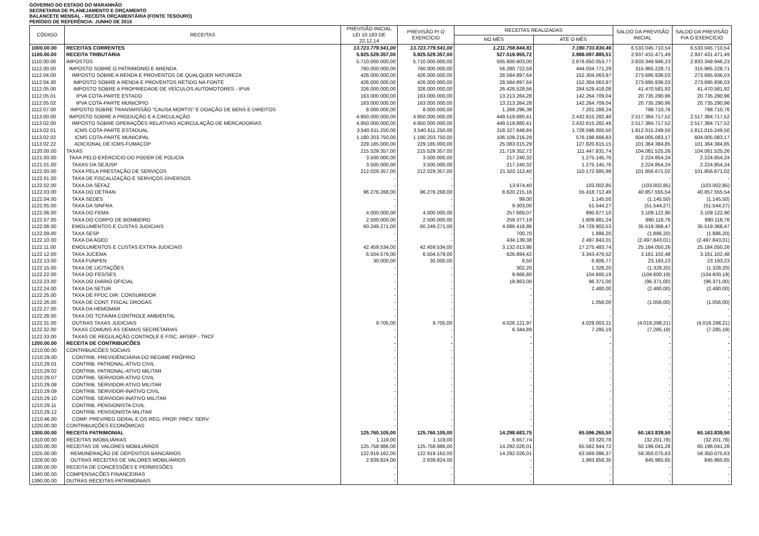GOVERNO DO ESTADO DO MARANHÃO
SECRETARIA DE PLANEJAMENTO E ORÇAMENTO
BALANCETE MENSAL - RECEITA ORÇAMENTÁRIA (FONTE TESOURO)
PERÍODO DE REFERÊNCIA: JUNHO DE 2015
| CÓDIGO | RECEITAS | PREVISÃO INICIAL LEI 10.183 DE 22.12.14 | PREVISÃO P/ O EXERCÍCIO | RECEITAS REALIZADAS | | SALDO DA PREVISÃO INICIAL | SALDO DA PREVISÃO P/A O EXERCÍCIO |
| --- | --- | --- | --- | --- | --- | --- | --- |
| | | | | NO MÊS | ATÉ O MÊS | | |
| 1000.00.00 | RECEITAS CORRENTES | 13.723.779.541,00 | 13.723.779.541,00 | 1.211.758.644,81 | 7.190.733.830,46 | 6.533.045.710,54 | 6.533.045.710,54 |
| 1100.00.00 | RECEITA TRIBUTÁRIA | 5.925.529.357,00 | 5.925.529.357,00 | 527.519.955,72 | 2.988.097.885,51 | 2.937.431.471,49 | 2.937.431.471,49 |
| 1110.00.00 | IMPOSTOS | 5.710.000.000,00 | 5.710.000.000,00 | 505.800.603,00 | 2.876.650.053,77 | 2.833.349.946,23 | 2.833.349.946,23 |
| 1112.00.00 | IMPOSTO SOBRE O PATRIMONIO E ARENDA | 760.000.000,00 | 760.000.000,00 | 56.280.722,59 | 444.034.771,29 | 315.965.228,71 | 315.965.228,71 |
| 1112.04.00 | IMPOSTO SOBRE A RENDA E PROVENTOS DE QUALQUER NATUREZA | 426.000.000,00 | 426.000.000,00 | 28.584.897,64 | 152.304.063,97 | 273.695.936,03 | 273.695.936,03 |
| 1112.04.30 | IMPOSTO SOBRE A RENDA E PROVENTOS RETIDO NA FONTE | 426.000.000,00 | 426.000.000,00 | 28.584.897,64 | 152.304.063,97 | 273.695.936,03 | 273.695.936,03 |
| 1112.05.00 | IMPOSTO SOBRE A PROPRIEDADE DE VEÍCULOS AUTOMOTORES - IPVA | 326.000.000,00 | 326.000.000,00 | 26.426.528,56 | 284.529.418,08 | 41.470.581,92 | 41.470.581,92 |
| 1112.05.01 | IPVA COTA-PARTE ESTADO | 163.000.000,00 | 163.000.000,00 | 13.213.264,28 | 142.264.709,04 | 20.735.290,96 | 20.735.290,96 |
| 1112.05.02 | IPVA COTA-PARTE MUNICÍPIO | 163.000.000,00 | 163.000.000,00 | 13.213.264,28 | 142.264.709,04 | 20.735.290,96 | 20.735.290,96 |
| 1112.07.00 | IMPOSTO SOBRE TRANSMISSÃO "CAUSA MORTIS" E DOAÇÃO DE BENS E DIREITOS | 8.000.000,00 | 8.000.000,00 | 1.269.296,39 | 7.201.289,24 | 798.710,76 | 798.710,76 |
| 1113.00.00 | IMPOSTO SOBRE A PRODUÇÃO E A CIRCULAÇÃO | 4.950.000.000,00 | 4.950.000.000,00 | 449.519.880,41 | 2.432.615.282,48 | 2.517.384.717,52 | 2.517.384.717,52 |
| 1113.02.00 | IMPOSTO SOBRE OPERAÇÕES RELATIVAS ACIRCULAÇÃO DE MERCADORIAS | 4.950.000.000,00 | 4.950.000.000,00 | 449.519.880,41 | 2.432.615.282,48 | 2.517.384.717,52 | 2.517.384.717,52 |
| 1113.02.01 | ICMS COTA-PARTE ESTADUAL | 3.540.611.250,00 | 3.540.611.250,00 | 318.327.648,84 | 1.728.596.000,50 | 1.812.015.249,50 | 1.812.015.249,50 |
| 1113.02.02 | ICMS COTA-PARTE MUNICIPAL | 1.180.203.750,00 | 1.180.203.750,00 | 106.109.216,28 | 576.198.666,83 | 604.005.083,17 | 604.005.083,17 |
| 1113.02.22 | ADICIONAL DE ICMS-FUMACOP | 229.185.000,00 | 229.185.000,00 | 25.083.015,29 | 127.820.615,15 | 101.364.384,85 | 101.364.384,85 |
| 1120.00.00 | TAXAS | 215.529.357,00 | 215.529.357,00 | 21.719.352,72 | 111.447.831,74 | 104.081.525,26 | 104.081.525,26 |
| 1121.00.00 | TAXA PELO EXERCÍCIO DO PODER DE POLICÍA | 3.500.000,00 | 3.500.000,00 | 217.240,32 | 1.275.145,76 | 2.224.854,24 | 2.224.854,24 |
| 1121.01.00 | TAXAS DA SEJUSP | 3.500.000,00 | 3.500.000,00 | 217.240,32 | 1.275.145,76 | 2.224.854,24 | 2.224.854,24 |
| 1122.00.00 | TAXA PELA PRESTAÇÃO DE SERVIÇOS | 212.029.357,00 | 212.029.357,00 | 21.502.112,40 | 110.172.685,98 | 101.856.671,02 | 101.856.671,02 |
| 1122.01.00 | TAXA DE FISCALIZAÇÃO E SERVIÇOS DIVERSOS | - | - | - | - | - | - |
| 1122.02.00 | TAXA DA SEFAZ | - | - | 13.974,40 | 103.002,85 | (103.002,85) | (103.002,85) |
| 1122.03.00 | TAXA DO DETRAN | 96.276.268,00 | 96.276.268,00 | 8.620.215,16 | 55.418.712,46 | 40.857.555,54 | 40.857.555,54 |
| 1122.04.00 | TAXA SEDES | - | - | 99,00 | 1.145,50 | (1.145,50) | (1.145,50) |
| 1122.05.00 | TAXA DA SINFRA | - | - | 9.303,00 | 51.544,27 | (51.544,27) | (51.544,27) |
| 1122.06.00 | TAXA DO FEMA | 4.000.000,00 | 4.000.000,00 | 257.669,07 | 890.877,10 | 3.109.122,90 | 3.109.122,90 |
| 1122.07.00 | TAXA DO CORPO DE BOMBEIRO | 2.500.000,00 | 2.500.000,00 | 259.377,19 | 1.609.881,24 | 890.118,76 | 890.118,76 |
| 1122.08.00 | EMOLUMENTOS E CUSTAS JUDICIAIS | 60.249.271,00 | 60.249.271,00 | 4.086.418,86 | 24.729.902,53 | 35.519.368,47 | 35.519.368,47 |
| 1122.09.00 | TAXA SESP | - | - | 700,70 | 1.886,20 | (1.886,20) | (1.886,20) |
| 1122.10.00 | TAXA DA AGED | - | - | 434.139,38 | 2.497.843,01 | (2.497.843,01) | (2.497.843,01) |
| 1122.11.00 | EMOLUMENTOS E CUSTAS EXTRA-JUDICIAIS | 42.459.534,00 | 42.459.534,00 | 3.132.013,86 | 17.275.483,74 | 25.184.050,26 | 25.184.050,26 |
| 1122.12.00 | TAXA JUCEMA | 6.504.579,00 | 6.504.579,00 | 626.894,42 | 3.343.476,52 | 3.161.102,48 | 3.161.102,48 |
| 1122.13.00 | TAXA FUNPEN | 30.000,00 | 30.000,00 | 8,50 | 6.806,77 | 23.193,23 | 23.193,23 |
| 1122.15.00 | TAXA DE LICITAÇÕES | - | - | 302,20 | 1.328,20 | (1.328,20) | (1.328,20) |
| 1122.22.00 | TAXA DO FES/SES | - | - | 9.666,80 | 104.600,19 | (104.600,19) | (104.600,19) |
| 1122.23.00 | TAXA DO DIÁRIO OFICIAL | - | - | 18.863,00 | 96.371,00 | (96.371,00) | (96.371,00) |
| 1122.24.00 | TAXA DA SETUR | - | - | - | 2.480,00 | (2.480,00) | (2.480,00) |
| 1122.25.00 | TAXA DE FPDC DIR. CONSUMIDOR | - | - | - | - | - | - |
| 1122.26.00 | TAXA DE CONT. FISCAL DROGAS | - | - | - | 1.056,00 | (1.056,00) | (1.056,00) |
| 1122.27.00 | TAXA DA HEMOMAR | - | - | - | - | - | - |
| 1122.28.00 | TAXA DO TCFA/MA CONTROLE AMBIENTAL | - | - | - | - | - | - |
| 1122.31.00 | OUTRAS TAXAS JUDICIAIS | 9.705,00 | 9.705,00 | 4.026.121,97 | 4.029.003,21 | (4.019.298,21) | (4.019.298,21) |
| 1122.32.00 | TAXAS COMUNS ÀS DEMAIS SECRETARIAS | - | - | 6.344,89 | 7.285,19 | (7.285,19) | (7.285,19) |
| 1122.33.00 | TAXAS DE REGULAÇÃO CONTROLE E FISC. ARSEP - TRCF | - | - | - | - | - | - |
| 1200.00.00 | RECEITA DE CONTRIBUICÕES | - | - | - | - | - | - |
| 1210.00.00 | CONTRIBUICÕES SOCIAIS | - | - | - | - | - | - |
| 1210.29.00 | CONTRIB. PREVIDÊNCIÁRIA DO REGIME PRÓPRIO | - | - | - | - | - | - |
| 1210.29.01 | CONTRIB. PATRONAL-ATIVO CIVIL | - | - | - | - | - | - |
| 1210.29.02 | CONTRIB. PATRONAL-ATIVO MILITAR | - | - | - | - | - | - |
| 1210.29.07 | CONTRIB. SERVIDOR-ATIVO CIVIL | - | - | - | - | - | - |
| 1210.29.08 | CONTRIB. SERVIDOR-ATIVO MILITAR | - | - | - | - | - | - |
| 1210.29.09 | CONTRIB. SERVIDOR-INATIVO CIVIL | - | - | - | - | - | - |
| 1210.29.10 | CONTRIB. SERVIDOR-INATIVO MILITAR | - | - | - | - | - | - |
| 1210.29.11 | CONTRIB. PENSIONISTA CIVIL | - | - | - | - | - | - |
| 1210.29.12 | CONTRIB. PENSIONISTA MILITAR | - | - | - | - | - | - |
| 1210.46.00 | COMP. PREV/REG GERAL E OS REG. PROP. PREV. SERV. | - | - | - | - | - | - |
| 1220.00.00 | CONTRIBUIÇÕES ECONÔMICAS | - | - | - | - | - | - |
| 1300.00.00 | RECEITA PATRIMONIAL | 125.760.105,00 | 125.760.105,00 | 14.298.683,75 | 65.596.265,50 | 60.163.839,50 | 60.163.839,50 |
| 1310.00.00 | RECEITAS IMOBILIÁRIAS | 1.119,00 | 1.119,00 | 6.657,74 | 33.320,78 | (32.201,78) | (32.201,78) |
| 1320.00.00 | RECEITAS DE VALORES MOBILIÁRIOS | 125.758.986,00 | 125.758.986,00 | 14.292.026,01 | 65.562.944,72 | 60.196.041,28 | 60.196.041,28 |
| 1325.00.00 | REMUNERAÇÃO DE DEPÓSITOS BANCÁRIOS | 122.919.162,00 | 122.919.162,00 | 14.292.026,01 | 63.569.086,37 | 59.350.075,63 | 59.350.075,63 |
| 1328.00.00 | OUTRAS RECEITAS DE VALORES MOBILIÁRIOS | 2.839.824,00 | 2.839.824,00 | - | 1.993.858,35 | 845.965,65 | 845.965,65 |
| 1330.00.00 | RECEITA DE CONCESSÕES E PERMISSÕES | - | - | - | - | - | - |
| 1340.00.00 | COMPENSACÕES FINANCEIRAS | - | - | - | - | - | - |
| 1390.00.00 | OUTRAS RECEITAS PATRIMONIAIS | - | - | - | - | - | - |